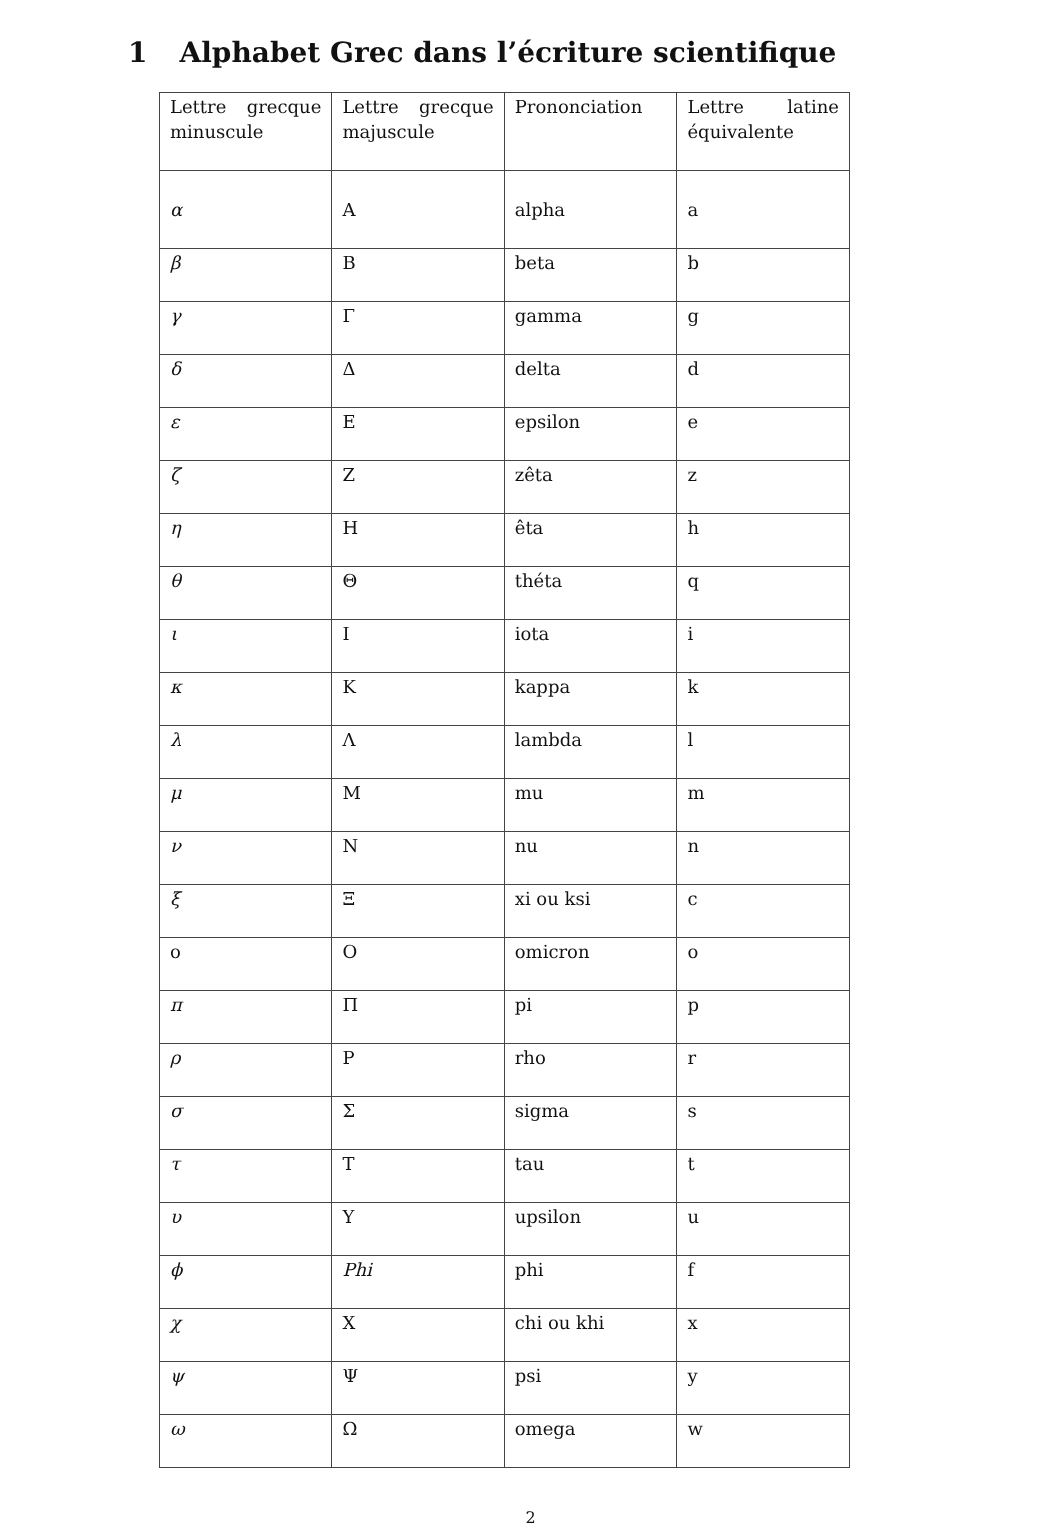1 Alphabet Grec dans l’écriture scientifique
| Lettre grecque minuscule | Lettre grecque majuscule | Prononciation | Lettre latine équivalente |
| α | A | alpha | a |
| β | B | beta | b |
| γ | Γ | gamma | g |
| δ | Δ | delta | d |
| ε | E | epsilon | e |
| ζ | Z | zêta | z |
| η | H | êta | h |
| θ | Θ | théta | q |
| ι | I | iota | i |
| κ | K | kappa | k |
| λ | Λ | lambda | l |
| μ | M | mu | m |
| ν | N | nu | n |
| ξ | Ξ | xi ou ksi | c |
| o | O | omicron | o |
| π | Π | pi | p |
| ρ | P | rho | r |
| σ | Σ | sigma | s |
| τ | T | tau | t |
| υ | Υ | upsilon | u |
| ϕ | Phi | phi | f |
| χ | X | chi ou khi | x |
| ψ | Ψ | psi | y |
| ω | Ω | omega | w |
2